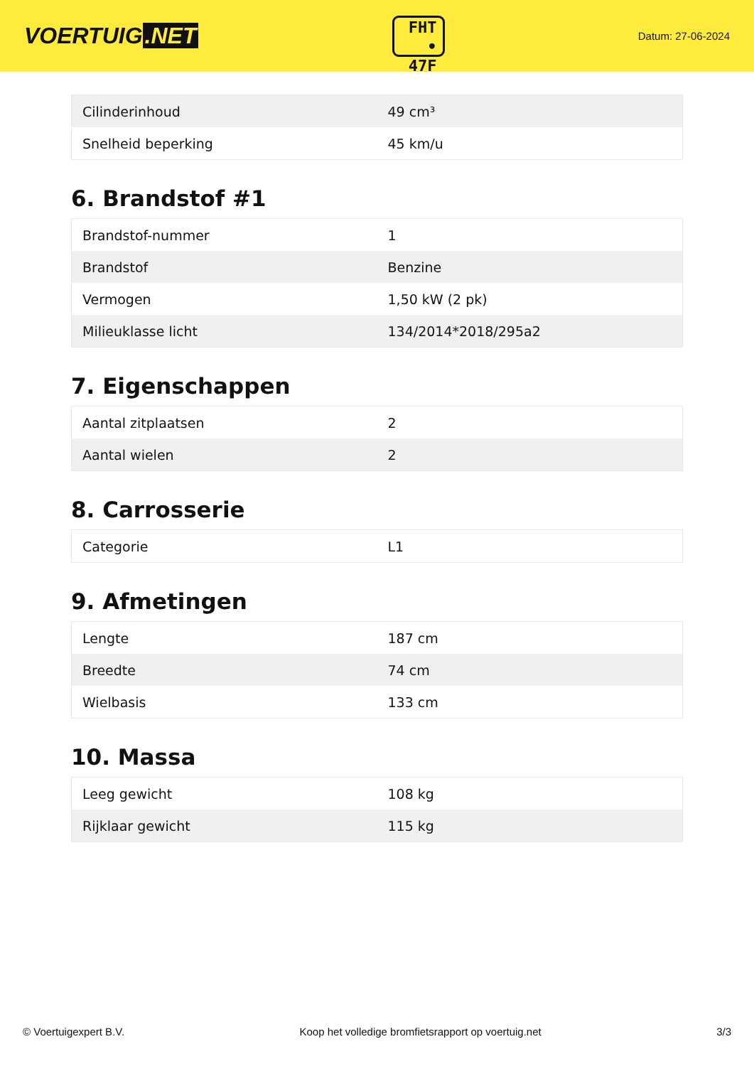VOERTUIG.NET
FHT
• 47F
Datum: 27-06-2024
| Cilinderinhoud | 49 cm³ |
| Snelheid beperking | 45 km/u |
6. Brandstof #1
| Brandstof-nummer | 1 |
| Brandstof | Benzine |
| Vermogen | 1,50 kW (2 pk) |
| Milieuklasse licht | 134/2014*2018/295a2 |
7. Eigenschappen
| Aantal zitplaatsen | 2 |
| Aantal wielen | 2 |
8. Carrosserie
| Categorie | L1 |
9. Afmetingen
| Lengte | 187 cm |
| Breedte | 74 cm |
| Wielbasis | 133 cm |
10. Massa
| Leeg gewicht | 108 kg |
| Rijklaar gewicht | 115 kg |
© Voertuigexpert B.V. Koop het volledige bromfietsrapport op voertuig.net 3/3